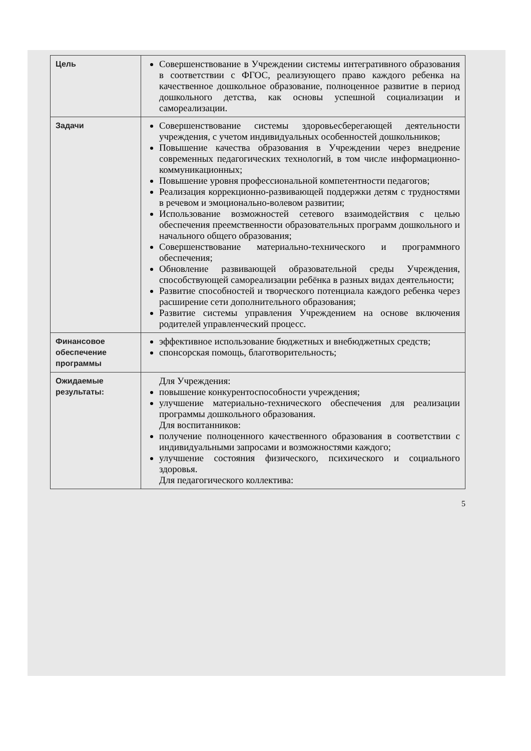| Цель | Совершенствование в Учреждении системы интегративного образования в соответствии с ФГОС, реализующего право каждого ребенка на качественное дошкольное образование, полноценное развитие в период дошкольного детства, как основы успешной социализации и самореализации. |
| Задачи | Совершенствование системы здоровьесберегающей деятельности учреждения, с учетом индивидуальных особенностей дошкольников; Повышение качества образования в Учреждении через внедрение современных педагогических технологий, в том числе информационно-коммуникационных; Повышение уровня профессиональной компетентности педагогов; Реализация коррекционно-развивающей поддержки детям с трудностями в речевом и эмоционально-волевом развитии; Использование возможностей сетевого взаимодействия с целью обеспечения преемственности образовательных программ дошкольного и начального общего образования; Совершенствование материально-технического и программного обеспечения; Обновление развивающей образовательной среды Учреждения, способствующей самореализации ребёнка в разных видах деятельности; Развитие способностей и творческого потенциала каждого ребенка через расширение сети дополнительного образования; Развитие системы управления Учреждением на основе включения родителей управленческий процесс. |
| Финансовое обеспечение программы | эффективное использование бюджетных и внебюджетных средств; спонсорская помощь, благотворительность; |
| Ожидаемые результаты: | Для Учреждения: повышение конкурентоспособности учреждения; улучшение материально-технического обеспечения для реализации программы дошкольного образования. Для воспитанников: получение полноценного качественного образования в соответствии с индивидуальными запросами и возможностями каждого; улучшение состояния физического, психического и социального здоровья. Для педагогического коллектива: |
5